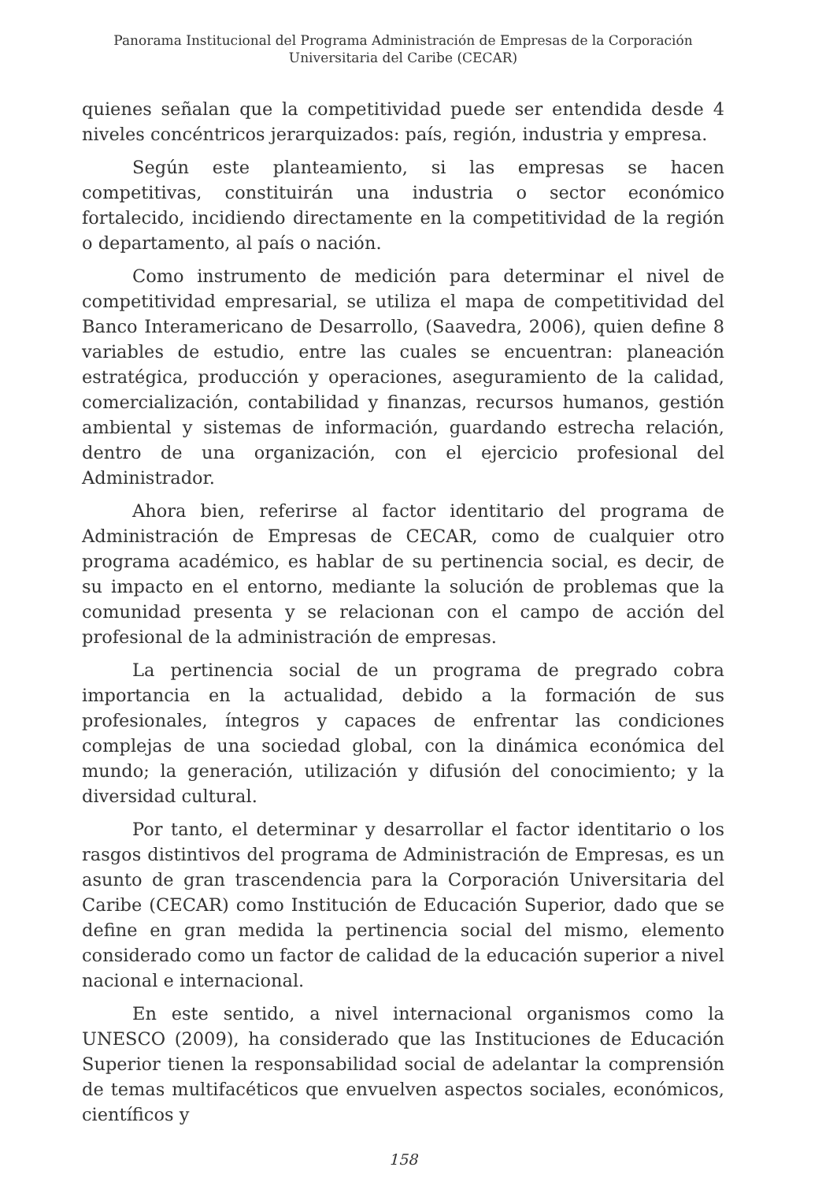Panorama Institucional del Programa Administración de Empresas de la Corporación
Universitaria del Caribe (CECAR)
quienes señalan que la competitividad puede ser entendida desde 4 niveles concéntricos jerarquizados: país, región, industria y empresa.
Según este planteamiento, si las empresas se hacen competitivas, constituirán una industria o sector económico fortalecido, incidiendo directamente en la competitividad de la región o departamento, al país o nación.
Como instrumento de medición para determinar el nivel de competitividad empresarial, se utiliza el mapa de competitividad del Banco Interamericano de Desarrollo, (Saavedra, 2006), quien define 8 variables de estudio, entre las cuales se encuentran: planeación estratégica, producción y operaciones, aseguramiento de la calidad, comercialización, contabilidad y finanzas, recursos humanos, gestión ambiental y sistemas de información, guardando estrecha relación, dentro de una organización, con el ejercicio profesional del Administrador.
Ahora bien, referirse al factor identitario del programa de Administración de Empresas de CECAR, como de cualquier otro programa académico, es hablar de su pertinencia social, es decir, de su impacto en el entorno, mediante la solución de problemas que la comunidad presenta y se relacionan con el campo de acción del profesional de la administración de empresas.
La pertinencia social de un programa de pregrado cobra importancia en la actualidad, debido a la formación de sus profesionales, íntegros y capaces de enfrentar las condiciones complejas de una sociedad global, con la dinámica económica del mundo; la generación, utilización y difusión del conocimiento; y la diversidad cultural.
Por tanto, el determinar y desarrollar el factor identitario o los rasgos distintivos del programa de Administración de Empresas, es un asunto de gran trascendencia para la Corporación Universitaria del Caribe (CECAR) como Institución de Educación Superior, dado que se define en gran medida la pertinencia social del mismo, elemento considerado como un factor de calidad de la educación superior a nivel nacional e internacional.
En este sentido, a nivel internacional organismos como la UNESCO (2009), ha considerado que las Instituciones de Educación Superior tienen la responsabilidad social de adelantar la comprensión de temas multifacéticos que envuelven aspectos sociales, económicos, científicos y
158